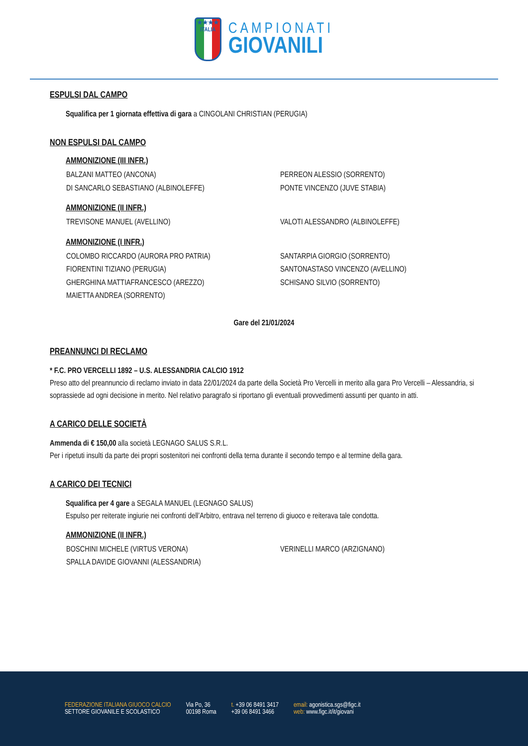★★★★
ITALIA
CAMPIONATI
GIOVANILI
ESPULSI DAL CAMPO
Squalifica per 1 giornata effettiva di gara a CINGOLANI CHRISTIAN (PERUGIA)
NON ESPULSI DAL CAMPO
AMMONIZIONE (III INFR.)
BALZANI MATTEO (ANCONA)
PERREON ALESSIO (SORRENTO)
DI SANCARLO SEBASTIANO (ALBINOLEFFE)
PONTE VINCENZO (JUVE STABIA)
AMMONIZIONE (II INFR.)
TREVISONE MANUEL (AVELLINO)
VALOTI ALESSANDRO (ALBINOLEFFE)
AMMONIZIONE (I INFR.)
COLOMBO RICCARDO (AURORA PRO PATRIA)
SANTARPIA GIORGIO (SORRENTO)
FIORENTINI TIZIANO (PERUGIA)
SANTONASTASO VINCENZO (AVELLINO)
GHERGHINA MATTIAFRANCESCO (AREZZO)
SCHISANO SILVIO (SORRENTO)
MAIETTA ANDREA (SORRENTO)
Gare del 21/01/2024
PREANNUNCI DI RECLAMO
* F.C. PRO VERCELLI 1892 – U.S. ALESSANDRIA CALCIO 1912
Preso atto del preannuncio di reclamo inviato in data 22/01/2024 da parte della Società Pro Vercelli in merito alla gara Pro Vercelli – Alessandria, si soprassiede ad ogni decisione in merito. Nel relativo paragrafo si riportano gli eventuali provvedimenti assunti per quanto in atti.
A CARICO DELLE SOCIETÀ
Ammenda di € 150,00 alla società LEGNAGO SALUS S.R.L.
Per i ripetuti insulti da parte dei propri sostenitori nei confronti della terna durante il secondo tempo e al termine della gara.
A CARICO DEI TECNICI
Squalifica per 4 gare a SEGALA MANUEL (LEGNAGO SALUS)
Espulso per reiterate ingiurie nei confronti dell’Arbitro, entrava nel terreno di giuoco e reiterava tale condotta.
AMMONIZIONE (II INFR.)
BOSCHINI MICHELE (VIRTUS VERONA)
VERINELLI MARCO (ARZIGNANO)
SPALLA DAVIDE GIOVANNI (ALESSANDRIA)
FEDERAZIONE ITALIANA GIUOCO CALCIO
SETTORE GIOVANILE E SCOLASTICO
Via Po, 36
00198 Roma
t. +39 06 8491 3417
+39 06 8491 3466
email: agonistica.sgs@figc.it
web: www.figc.it/it/giovani